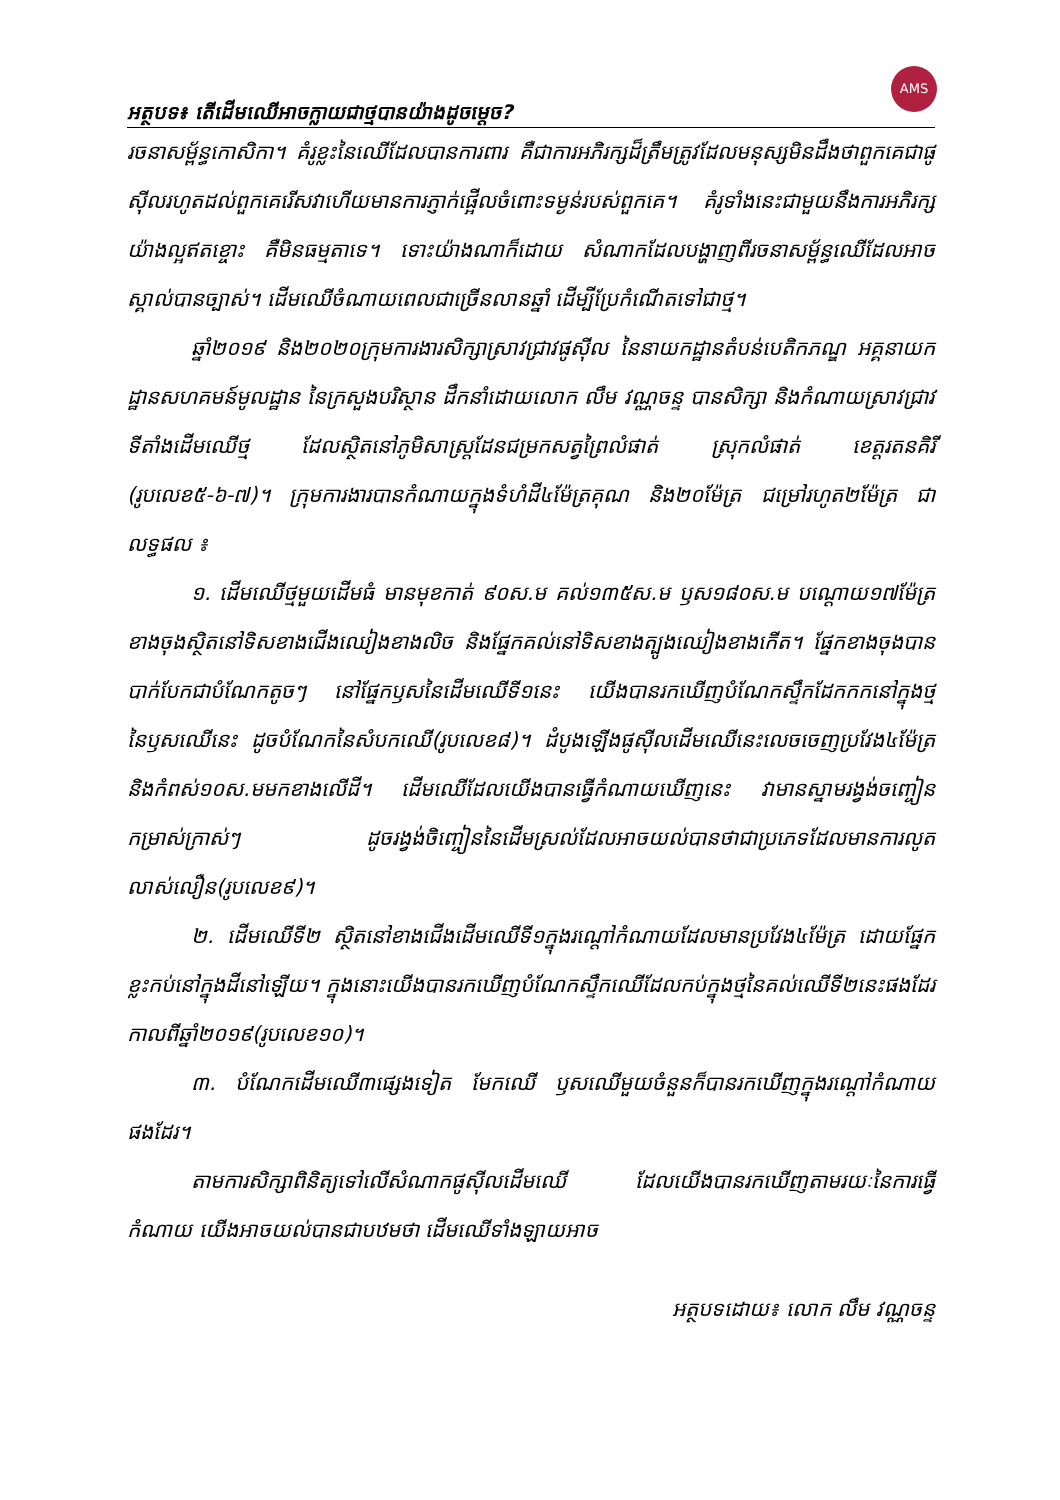AMS
អត្ថបទ៖ តើដើមឈើអាចក្លាយជាថ្មបានយ៉ាងដូចម្តេច?
រចនាសម្ព័ន្ធកោសិកា។ គំរូខ្លះនៃឈើដែលបានការពារ គឺជាការអភិរក្សដ៏ត្រឹមត្រូវដែលមនុស្សមិនដឹងថាពួកគេជាផូស៊ីលរហូតដល់ពួកគេរើសវាហើយមានការភ្ញាក់ផ្អើលចំពោះទម្ងន់របស់ពួកគេ។ គំរូទាំងនេះជាមួយនឹងការអភិរក្សយ៉ាងល្អឥតខ្ចោះ គឺមិនធម្មតាទេ។ ទោះយ៉ាងណាក៏ដោយ សំណាកដែលបង្ហាញពីរចនាសម្ព័ន្ធឈើដែលអាចស្គាល់បានច្បាស់។ ដើមឈើចំណាយពេលជាច្រើនលានឆ្នាំ ដើម្បីប្រែកំណើតទៅជាថ្ម។
ឆ្នាំ២០១៩ និង២០២០ក្រុមការងារសិក្សាស្រាវជ្រាវផូស៊ីល នៃនាយកដ្ឋានតំបន់បេតិកភណ្ឌ អគ្គនាយកដ្ឋានសហគមន៍មូលដ្ឋាន នៃក្រសួងបរិស្ថាន ដឹកនាំដោយលោក លឹម វណ្ណចន្ទ បានសិក្សា និងកំណាយស្រាវជ្រាវទីតាំងដើមឈើថ្ម ដែលស្ថិតនៅភូមិសាស្ត្រដែនជម្រកសត្វព្រៃលំផាត់ ស្រុកលំផាត់ ខេត្តរតនគិរី (រូបលេខ៥-៦-៧)។ ក្រុមការងារបានកំណាយក្នុងទំហំដី៤ម៉ែត្រគុណ និង២០ម៉ែត្រ ជម្រៅរហូត២ម៉ែត្រ ជាលទ្ធផល ៖
១. ដើមឈើថ្មមួយដើមធំ មានមុខកាត់ ៩០ស.ម គល់១៣៥ស.ម ឫស១៨០ស.ម បណ្តោយ១៧ម៉ែត្រ ខាងចុងស្ថិតនៅទិសខាងជើងឈៀងខាងលិច និងផ្នែកគល់នៅទិសខាងត្បូងឈៀងខាងកើត។ ផ្នែកខាងចុងបានបាក់បែកជាបំណែកតូចៗ នៅផ្នែកឫសនៃដើមឈើទី១នេះ យើងបានរកឃើញបំណែកស្ទឹកដែកកកនៅក្នុងថ្មនៃឫសឈើនេះ ដូចបំណែកនៃសំបកឈើ(រូបលេខ៨)។ ដំបូងឡើងផូស៊ីលដើមឈើនេះលេចចេញប្រវែង៤ម៉ែត្រ និងកំពស់១០ស.មមកខាងលើដី។ ដើមឈើដែលយើងបានធ្វើកំណាយឃើញនេះ វាមានស្នាមរង្វង់ចញ្ចៀនកម្រាស់ក្រាស់ៗ ដូចរង្វង់ចិញ្ចៀននៃដើមស្រល់ដែលអាចយល់បានថាជាប្រភេទដែលមានការលូតលាស់លឿន(រូបលេខ៩)។
២. ដើមឈើទី២ ស្ថិតនៅខាងជើងដើមឈើទី១ក្នុងរណ្តៅកំណាយដែលមានប្រវែង៤ម៉ែត្រ ដោយផ្នែកខ្លះកប់នៅក្នុងដីនៅឡើយ។ ក្នុងនោះយើងបានរកឃើញបំណែកស្ទឹកឈើដែលកប់ក្នុងថ្មនៃគល់ឈើទី២នេះផងដែរកាលពីឆ្នាំ២០១៩(រូបលេខ១០)។
៣. បំណែកដើមឈើ៣ផ្សេងទៀត មែកឈើ ឫសឈើមួយចំនួនក៏បានរកឃើញក្នុងរណ្តៅកំណាយផងដែរ។
តាមការសិក្សាពិនិត្យទៅលើសំណាកផូស៊ីលដើមឈើ ដែលយើងបានរកឃើញតាមរយៈនៃការធ្វើកំណាយ យើងអាចយល់បានជាបឋមថា ដើមឈើទាំងឡាយអាច
អត្ថបទដោយ៖ លោក លឹម វណ្ណចន្ទ